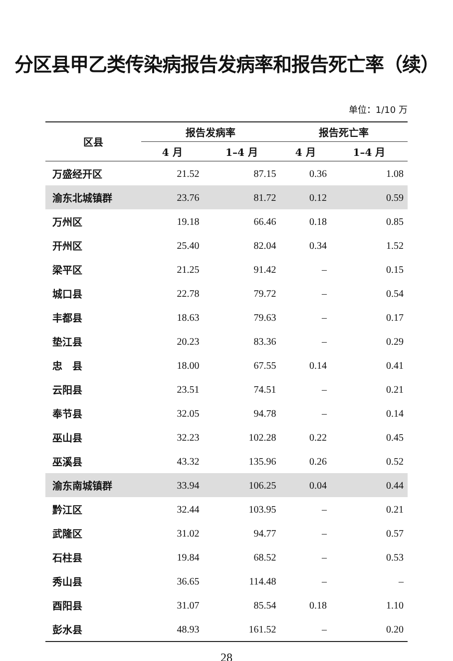分区县甲乙类传染病报告发病率和报告死亡率（续）
单位：1/10 万
| 区县 | 报告发病率 | | 报告死亡率 | |
| --- | --- | --- | --- | --- |
| | 4 月 | 1–4 月 | 4 月 | 1–4 月 |
| 万盛经开区 | 21.52 | 87.15 | 0.36 | 1.08 |
| 渝东北城镇群 | 23.76 | 81.72 | 0.12 | 0.59 |
| 万州区 | 19.18 | 66.46 | 0.18 | 0.85 |
| 开州区 | 25.40 | 82.04 | 0.34 | 1.52 |
| 梁平区 | 21.25 | 91.42 | – | 0.15 |
| 城口县 | 22.78 | 79.72 | – | 0.54 |
| 丰都县 | 18.63 | 79.63 | – | 0.17 |
| 垫江县 | 20.23 | 83.36 | – | 0.29 |
| 忠 县 | 18.00 | 67.55 | 0.14 | 0.41 |
| 云阳县 | 23.51 | 74.51 | – | 0.21 |
| 奉节县 | 32.05 | 94.78 | – | 0.14 |
| 巫山县 | 32.23 | 102.28 | 0.22 | 0.45 |
| 巫溪县 | 43.32 | 135.96 | 0.26 | 0.52 |
| 渝东南城镇群 | 33.94 | 106.25 | 0.04 | 0.44 |
| 黔江区 | 32.44 | 103.95 | – | 0.21 |
| 武隆区 | 31.02 | 94.77 | – | 0.57 |
| 石柱县 | 19.84 | 68.52 | – | 0.53 |
| 秀山县 | 36.65 | 114.48 | – | – |
| 酉阳县 | 31.07 | 85.54 | 0.18 | 1.10 |
| 彭水县 | 48.93 | 161.52 | – | 0.20 |
28